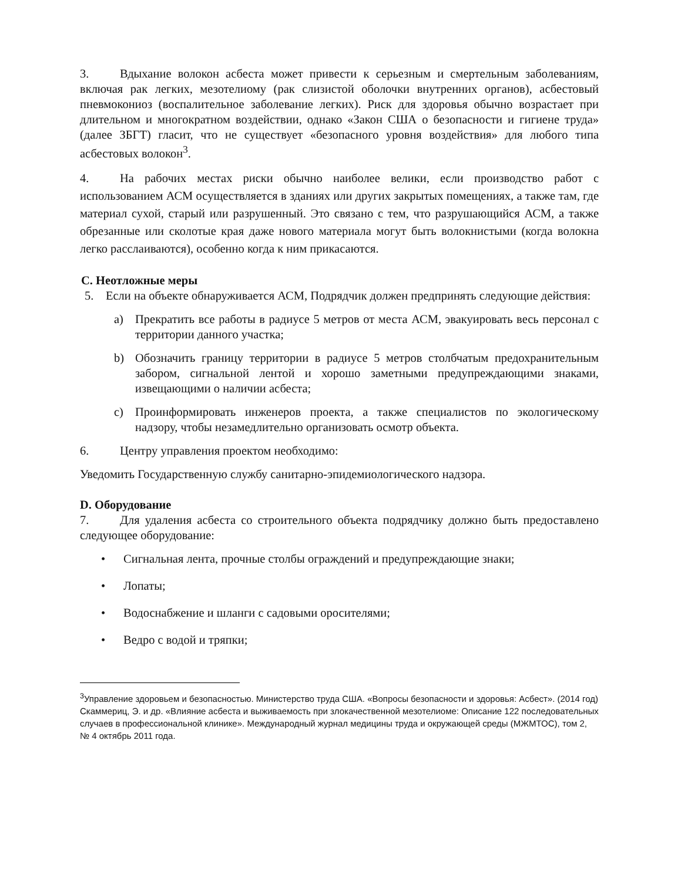3. Вдыхание волокон асбеста может привести к серьезным и смертельным заболеваниям, включая рак легких, мезотелиому (рак слизистой оболочки внутренних органов), асбестовый пневмокониоз (воспалительное заболевание легких). Риск для здоровья обычно возрастает при длительном и многократном воздействии, однако «Закон США о безопасности и гигиене труда» (далее ЗБГТ) гласит, что не существует «безопасного уровня воздействия» для любого типа асбестовых волокон<sup>3</sup>.
4. На рабочих местах риски обычно наиболее велики, если производство работ с использованием АСМ осуществляется в зданиях или других закрытых помещениях, а также там, где материал сухой, старый или разрушенный. Это связано с тем, что разрушающийся АСМ, а также обрезанные или сколотые края даже нового материала могут быть волокнистыми (когда волокна легко расслаиваются), особенно когда к ним прикасаются.
C. Неотложные меры
5. Если на объекте обнаруживается АСМ, Подрядчик должен предпринять следующие действия:
a) Прекратить все работы в радиусе 5 метров от места АСМ, эвакуировать весь персонал с территории данного участка;
b) Обозначить границу территории в радиусе 5 метров столбчатым предохранительным забором, сигнальной лентой и хорошо заметными предупреждающими знаками, извещающими о наличии асбеста;
c) Проинформировать инженеров проекта, а также специалистов по экологическому надзору, чтобы незамедлительно организовать осмотр объекта.
6. Центру управления проектом необходимо:
Уведомить Государственную службу санитарно-эпидемиологического надзора.
D. Оборудование
7. Для удаления асбеста со строительного объекта подрядчику должно быть предоставлено следующее оборудование:
• Сигнальная лента, прочные столбы ограждений и предупреждающие знаки;
• Лопаты;
• Водоснабжение и шланги с садовыми оросителями;
• Ведро с водой и тряпки;
<sup>3</sup> Управление здоровьем и безопасностью. Министерство труда США. «Вопросы безопасности и здоровья: Асбест». (2014 год)
Скаммериц, Э. и др. «Влияние асбеста и выживаемость при злокачественной мезотелиоме: Описание 122 последовательных случаев в профессиональной клинике». Международный журнал медицины труда и окружающей среды (МЖМТОС), том 2, № 4 октябрь 2011 года.